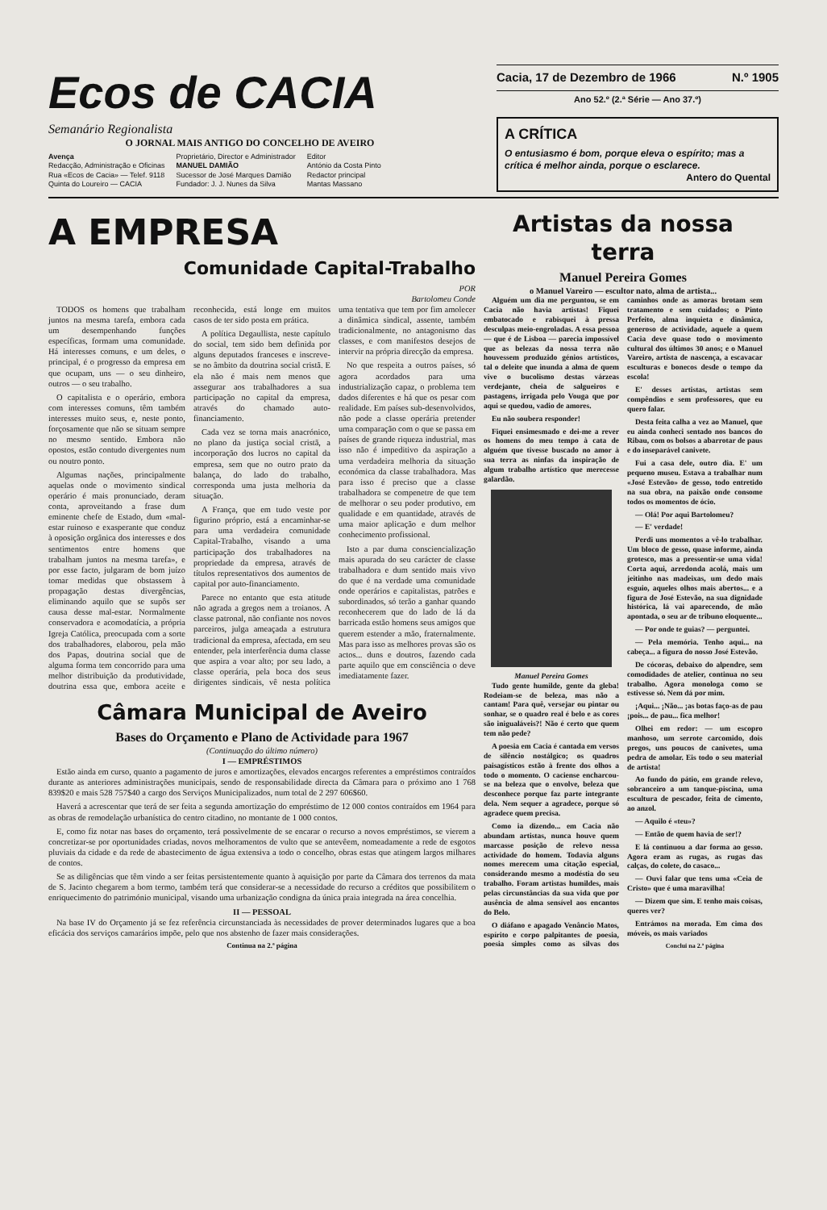Ecos de CACIA
Semanário Regionalista
O JORNAL MAIS ANTIGO DO CONCELHO DE AVEIRO
Avença
Redacção, Administração e Oficinas
Rua «Ecos de Cacia» — Telef. 9118
Quinta do Loureiro — CACIA
Proprietário, Director e Administrador
MANUEL DAMIÃO
Sucessor de José Marques Damião
Fundador: J. J. Nunes da Silva
Editor
António da Costa Pinto
Redactor principal
Mantas Massano
Cacia, 17 de Dezembro de 1966 N.º 1905
Ano 52.º (2.ª Série — Ano 37.º)
A CRÍTICA
O entusiasmo é bom, porque eleva o espírito; mas a crítica é melhor ainda, porque o esclarece.
Antero do Quental
A EMPRESA
Comunidade Capital-Trabalho
POR
Bartolomeu Conde
TODOS os homens que trabalham juntos na mesma tarefa, embora cada um desempenhando funções específicas, formam uma comunidade. Há interesses comuns, e um deles, o principal, é o progresso da empresa em que ocupam, uns — o seu dinheiro, outros — o seu trabalho.
O capitalista e o operário, embora com interesses comuns, têm também interesses muito seus, e, neste ponto, forçosamente que não se situam sempre no mesmo sentido. Embora não opostos, estão contudo divergentes num ou noutro ponto.
Algumas nações, principalmente aquelas onde o movimento sindical operário é mais pronunciado, deram conta, aproveitando a frase dum eminente chefe de Estado, dum «mal-estar ruinoso e exasperante que conduz à oposição orgânica dos interesses e dos sentimentos entre homens que trabalham juntos na mesma tarefa», e por esse facto, julgaram de bom juízo tomar medidas que obstassem à propagação destas divergências, eliminando aquilo que se supôs ser causa desse mal-estar. Normalmente conservadora e acomodatícia, a própria Igreja Católica, preocupada com a sorte dos trabalhadores, elaborou, pela mão dos Papas, doutrina social que de alguma forma tem concorrido para uma melhor distribuição da produtividade, doutrina essa que, embora aceite e reconhecida, está longe em muitos casos de ter sido posta em prática.
A política Degaullista, neste capítulo do social, tem sido bem definida por alguns deputados franceses e inscreve-se no âmbito da doutrina social cristã. E ela não é mais nem menos que assegurar aos trabalhadores a sua participação no capital da empresa, através do chamado auto-financiamento.
Cada vez se torna mais anacrónico, no plano da justiça social cristã, a incorporação dos lucros no capital da empresa, sem que no outro prato da balança, do lado do trabalho, corresponda uma justa melhoria da situação.
A França, que em tudo veste por figurino próprio, está a encaminhar-se para uma verdadeira comunidade Capital-Trabalho, visando a uma participação dos trabalhadores na propriedade da empresa, através de títulos representativos dos aumentos de capital por auto-financiamento.
Parece no entanto que esta atitude não agrada a gregos nem a troianos. A classe patronal, não confiante nos novos parceiros, julga ameaçada a estrutura tradicional da empresa, afectada, em seu entender, pela interferência duma classe que aspira a voar alto; por seu lado, a classe operária, pela boca dos seus dirigentes sindicais, vê nesta política uma tentativa que tem por fim amolecer a dinâmica sindical, assente, também tradicionalmente, no antagonismo das classes, e com manifestos desejos de intervir na própria direcção da empresa.
No que respeita a outros países, só agora acordados para uma industrialização capaz, o problema tem dados diferentes e há que os pesar com realidade. Em países sub-desenvolvidos, não pode a classe operária pretender uma comparação com o que se passa em países de grande riqueza industrial, mas isso não é impeditivo da aspiração a uma verdadeira melhoria da situação económica da classe trabalhadora. Mas para isso é preciso que a classe trabalhadora se compenetre de que tem de melhorar o seu poder produtivo, em qualidade e em quantidade, através de uma maior aplicação e dum melhor conhecimento profissional.
Isto a par duma consciencialização mais apurada do seu carácter de classe trabalhadora e dum sentido mais vivo do que é na verdade uma comunidade onde operários e capitalistas, patrões e subordinados, só terão a ganhar quando reconhecerem que do lado de lá da barricada estão homens seus amigos que querem estender a mão, fraternalmente. Mas para isso as melhores provas são os actos... duns e doutros, fazendo cada parte aquilo que em consciência o deve imediatamente fazer.
Câmara Municipal de Aveiro
Bases do Orçamento e Plano de Actividade para 1967
(Continuação do último número)
I — EMPRÉSTIMOS
Estão ainda em curso, quanto a pagamento de juros e amortizações, elevados encargos referentes a empréstimos contraídos durante as anteriores administrações municipais, sendo de responsabilidade directa da Câmara para o próximo ano 1 768 839$20 e mais 528 757$40 a cargo dos Serviços Municipalizados, num total de 2 297 606$60.
Haverá a acrescentar que terá de ser feita a segunda amortização do empréstimo de 12 000 contos contraídos em 1964 para as obras de remodelação urbanística do centro citadino, no montante de 1 000 contos.
E, como fiz notar nas bases do orçamento, terá possìvelmente de se encarar o recurso a novos empréstimos, se vierem a concretizar-se por oportunidades criadas, novos melhoramentos de vulto que se antevêem, nomeadamente a rede de esgotos pluviais da cidade e da rede de abastecimento de água extensiva a todo o concelho, obras estas que atingem largos milhares de contos.
Se as diligências que têm vindo a ser feitas persistentemente quanto à aquisição por parte da Câmara dos terrenos da mata de S. Jacinto chegarem a bom termo, também terá que considerar-se a necessidade do recurso a créditos que possibilitem o enriquecimento do património municipal, visando uma urbanização condigna da única praia integrada na área concelhia.
II — PESSOAL
Na base IV do Orçamento já se fez referência circunstanciada às necessidades de prover determinados lugares que a boa eficácia dos serviços camarários impõe, pelo que nos abstenho de fazer mais considerações.
Continua na 2.ª página
Artistas da nossa terra
Manuel Pereira Gomes
o Manuel Vareiro — escultor nato, alma de artista...
Alguém um dia me perguntou, se em Cacia não havia artistas! Fiquei embatocado e rabisquei à pressa desculpas meio-engroladas. A essa pessoa — que é de Lisboa — parecia impossível que as belezas da nossa terra não houvessem produzido génios artísticos, tal o deleite que inunda a alma de quem vive o bucolismo destas várzeas verdejante, cheia de salgueiros e pastagens, irrigada pelo Vouga que por aqui se quedou, vadio de amores.
Eu não soubera responder!
Fiquei ensimesmado e dei-me a rever os homens do meu tempo à cata de alguém que tivesse buscado no amor à sua terra as ninfas da inspiração de algum trabalho artístico que merecesse galardão.
Manuel Pereira Gomes
Tudo gente humilde, gente da gleba! Rodeiam-se de beleza, mas não a cantam! Para quê, versejar ou pintar ou sonhar, se o quadro real é belo e as cores são inigualáveis?! Não é certo que quem tem não pede?
A poesia em Cacia é cantada em versos de silêncio nostálgico; os quadros paisagísticos estão à frente dos olhos a todo o momento. O caciense encharcou-se na beleza que o envolve, beleza que desconhece porque faz parte integrante dela. Nem sequer a agradece, porque só agradece quem precisa.
Como ia dizendo... em Cacia não abundam artistas, nunca houve quem marcasse posição de relevo nessa actividade do homem. Todavia alguns nomes merecem uma citação especial, considerando mesmo a modéstia do seu trabalho. Foram artistas humildes, mais pelas circunstâncias da sua vida que por ausência de alma sensível aos encantos do Belo.
O diáfano e apagado Venâncio Matos, espírito e corpo palpitantes de poesia, poesia simples como as silvas dos caminhos onde as amoras brotam sem tratamento e sem cuidados; o Pinto Perfeito, alma inquieta e dinâmica, generoso de actividade, aquele a quem Cacia deve quase todo o movimento cultural dos últimos 30 anos; e o Manuel Vareiro, artista de nascença, a escavacar esculturas e bonecos desde o tempo da escola!
E' desses artistas, artistas sem compêndios e sem professores, que eu quero falar.
Desta feita calha a vez ao Manuel, que eu ainda conheci sentado nos bancos do Ribau, com os bolsos a abarrotar de paus e do inseparável canivete.
Fui a casa dele, outro dia. E' um pequeno museu. Estava a trabalhar num «José Estevão» de gesso, todo entretido na sua obra, na paixão onde consome todos os momentos de ócio.
— Olá! Por aqui Bartolomeu?
— E' verdade!
Perdi uns momentos a vê-lo trabalhar. Um bloco de gesso, quase informe, ainda grotesco, mas a pressentir-se uma vida! Corta aqui, arredonda acolá, mais um jeitinho nas madeixas, um dedo mais esguio, aqueles olhos mais abertos... e a figura de José Estevão, na sua dignidade histórica, lá vai aparecendo, de mão apontada, o seu ar de tribuno eloquente...
— Por onde te guias? — perguntei.
— Pela memória. Tenho aqui... na cabeça... a figura do nosso José Estevão.
De cócoras, debaixo do alpendre, sem comodidades de atelier, continua no seu trabalho. Agora monologa como se estivesse só. Nem dá por mim.
¡Aqui... ¡Não... ¡as botas faço-as de pau ¡pois... de pau... fica melhor!
Olhei em redor: — um escopro manhoso, um serrote carcomido, dois pregos, uns poucos de canivetes, uma pedra de amolar. Eis todo o seu material de artista!
Ao fundo do pátio, em grande relevo, sobranceiro a um tanque-piscina, uma escultura de pescador, feita de cimento, ao anzol.
— Aquilo é «teu»?
— Então de quem havia de ser!?
E lá continuou a dar forma ao gesso. Agora eram as rugas, as rugas das calças, do colete, do casaco...
— Ouvi falar que tens uma «Ceia de Cristo» que é uma maravilha!
— Dizem que sim. E tenho mais coisas, queres ver?
Entrámos na morada. Em cima dos móveis, os mais variados
Conclui na 2.ª página